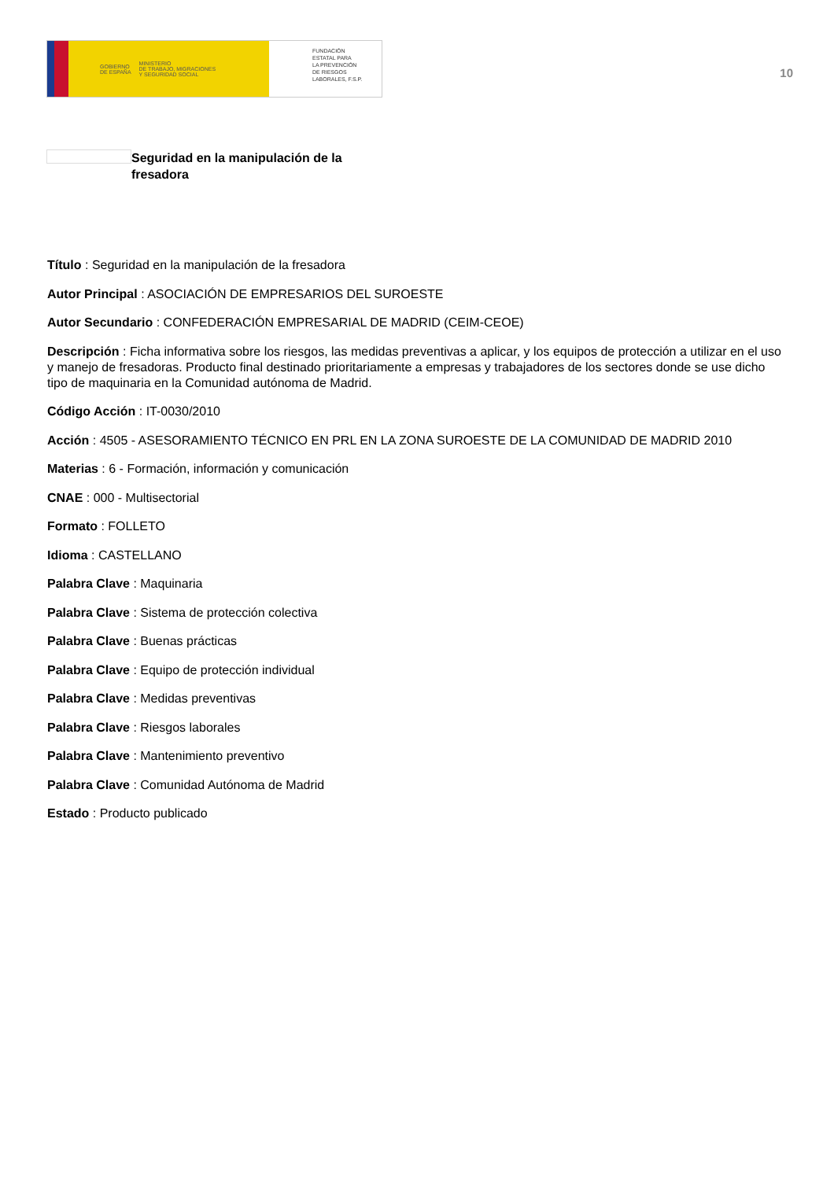GOBIERNO
DE ESPAÑA MINISTERIO
DE TRABAJO, MIGRACIONES
Y SEGURIDAD SOCIAL
FUNDACIÓN
ESTATAL PARA
LA PREVENCIÓN
DE RIESGOS
LABORALES, F.S.P.
10
Seguridad en la manipulación de la fresadora
Título : Seguridad en la manipulación de la fresadora
Autor Principal : ASOCIACIÓN DE EMPRESARIOS DEL SUROESTE
Autor Secundario : CONFEDERACIÓN EMPRESARIAL DE MADRID (CEIM-CEOE)
Descripción : Ficha informativa sobre los riesgos, las medidas preventivas a aplicar, y los equipos de protección a utilizar en el uso y manejo de fresadoras. Producto final destinado prioritariamente a empresas y trabajadores de los sectores donde se use dicho tipo de maquinaria en la Comunidad autónoma de Madrid.
Código Acción : IT-0030/2010
Acción : 4505 - ASESORAMIENTO TÉCNICO EN PRL EN LA ZONA SUROESTE DE LA COMUNIDAD DE MADRID 2010
Materias : 6 - Formación, información y comunicación
CNAE : 000 - Multisectorial
Formato : FOLLETO
Idioma : CASTELLANO
Palabra Clave : Maquinaria
Palabra Clave : Sistema de protección colectiva
Palabra Clave : Buenas prácticas
Palabra Clave : Equipo de protección individual
Palabra Clave : Medidas preventivas
Palabra Clave : Riesgos laborales
Palabra Clave : Mantenimiento preventivo
Palabra Clave : Comunidad Autónoma de Madrid
Estado : Producto publicado